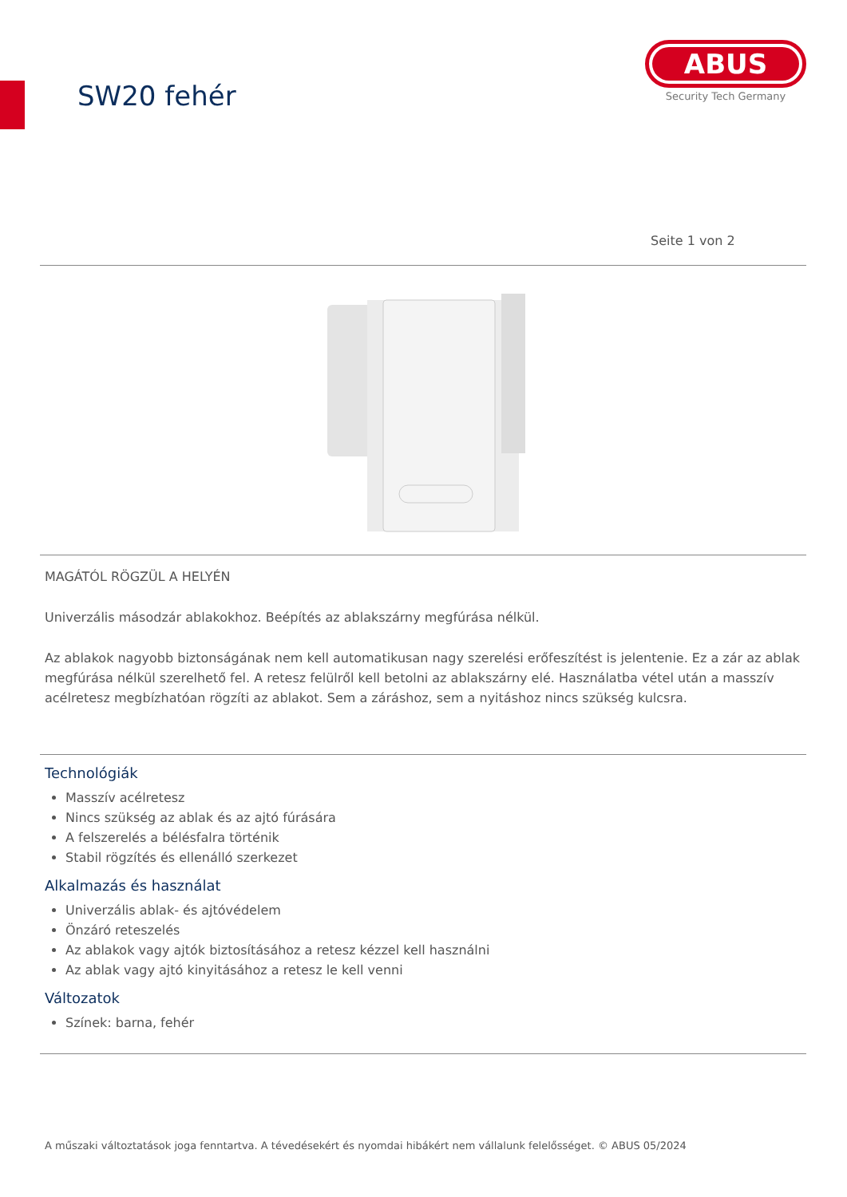SW20 fehér
ABUS
Security Tech Germany
Seite 1 von 2
MAGÁTÓL RÖGZÜL A HELYÉN
Univerzális másodzár ablakokhoz. Beépítés az ablakszárny megfúrása nélkül.
Az ablakok nagyobb biztonságának nem kell automatikusan nagy szerelési erőfeszítést is jelentenie. Ez a zár az ablak megfúrása nélkül szerelhető fel. A retesz felülről kell betolni az ablakszárny elé. Használatba vétel után a masszív acélretesz megbízhatóan rögzíti az ablakot. Sem a záráshoz, sem a nyitáshoz nincs szükség kulcsra.
Technológiák
Masszív acélretesz
Nincs szükség az ablak és az ajtó fúrására
A felszerelés a bélésfalra történik
Stabil rögzítés és ellenálló szerkezet
Alkalmazás és használat
Univerzális ablak- és ajtóvédelem
Önzáró reteszelés
Az ablakok vagy ajtók biztosításához a retesz kézzel kell használni
Az ablak vagy ajtó kinyitásához a retesz le kell venni
Változatok
Színek: barna, fehér
A műszaki változtatások joga fenntartva. A tévedésekért és nyomdai hibákért nem vállalunk felelősséget. © ABUS 05/2024